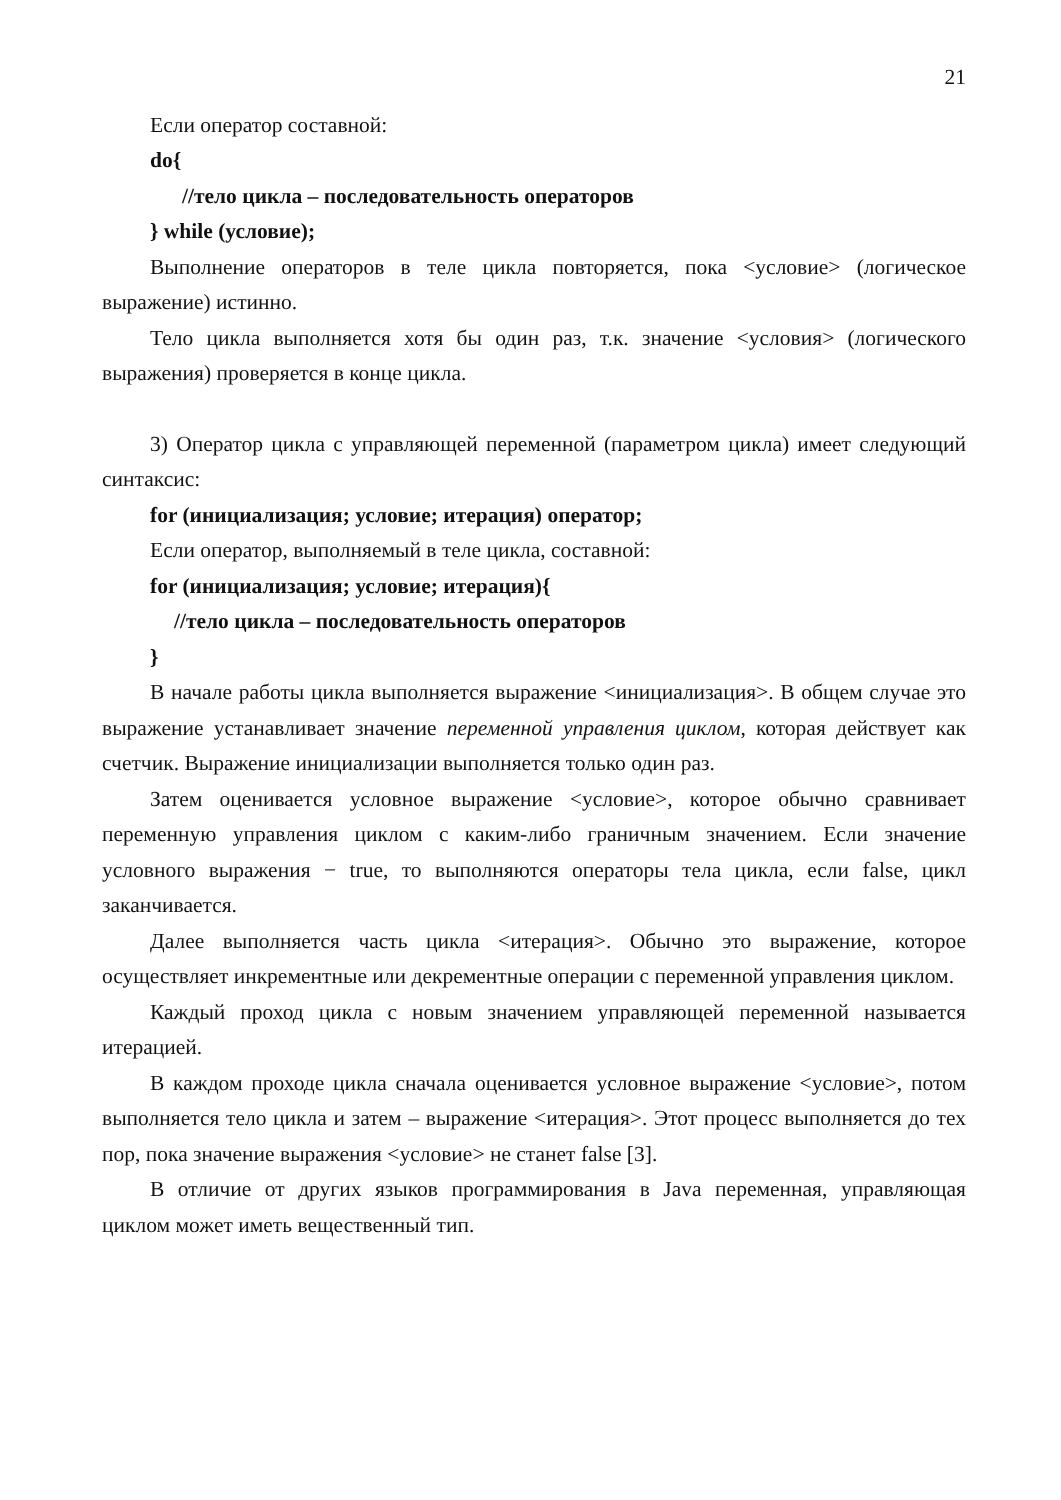21
Если оператор составной:
do{
//тело цикла – последовательность операторов
} while (условие);
Выполнение операторов в теле цикла повторяется, пока <условие> (логическое выражение) истинно.
Тело цикла выполняется хотя бы один раз, т.к. значение <условия> (логического выражения) проверяется в конце цикла.
3) Оператор цикла с управляющей переменной (параметром цикла) имеет следующий синтаксис:
for (инициализация; условие; итерация) оператор;
Если оператор, выполняемый в теле цикла, составной:
for (инициализация; условие; итерация){
//тело цикла – последовательность операторов
}
В начале работы цикла выполняется выражение <инициализация>. В общем случае это выражение устанавливает значение переменной управления циклом, которая действует как счетчик. Выражение инициализации выполняется только один раз.
Затем оценивается условное выражение <условие>, которое обычно сравнивает переменную управления циклом с каким-либо граничным значением. Если значение условного выражения − true, то выполняются операторы тела цикла, если false, цикл заканчивается.
Далее выполняется часть цикла <итерация>. Обычно это выражение, которое осуществляет инкрементные или декрементные операции с переменной управления циклом.
Каждый проход цикла с новым значением управляющей переменной называется итерацией.
В каждом проходе цикла сначала оценивается условное выражение <условие>, потом выполняется тело цикла и затем – выражение <итерация>. Этот процесс выполняется до тех пор, пока значение выражения <условие> не станет false [3].
В отличие от других языков программирования в Java переменная, управляющая циклом может иметь вещественный тип.